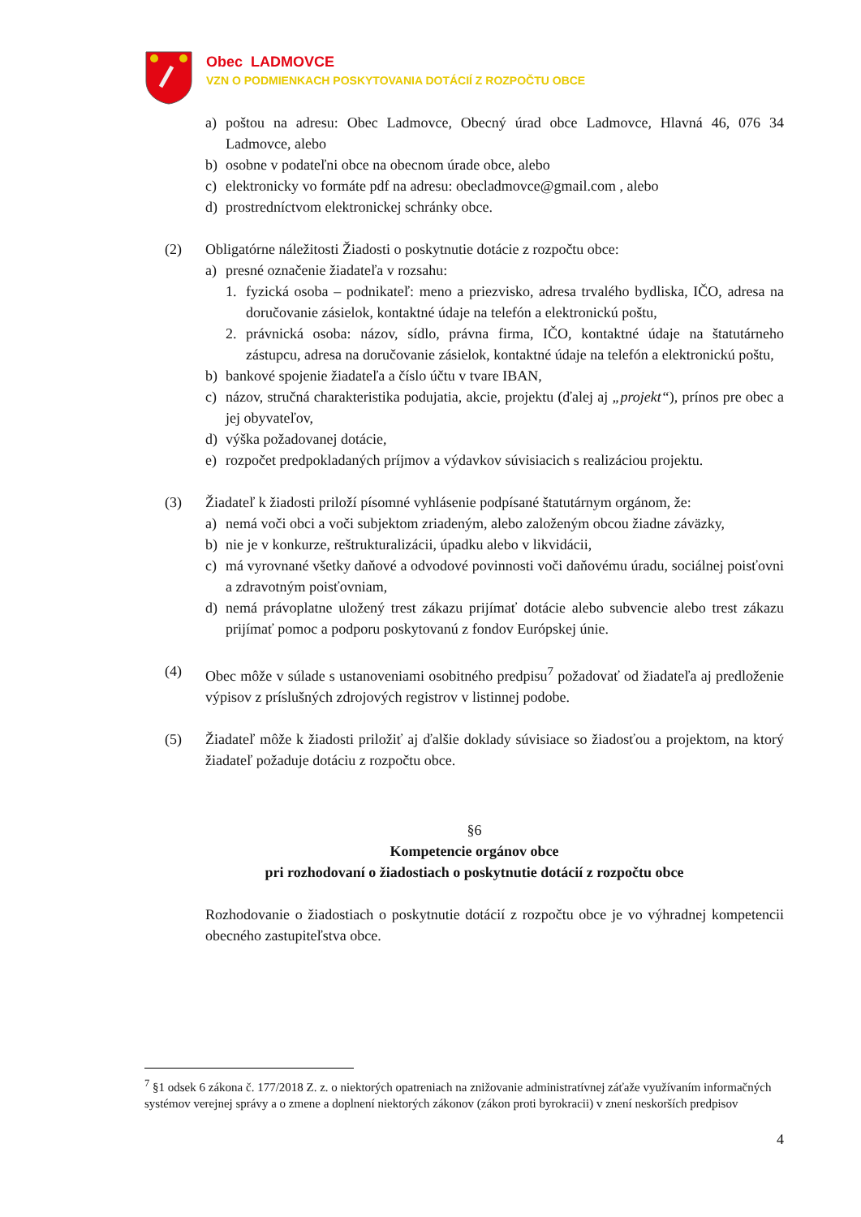Obec LADMOVCE
VZN O PODMIENKACH POSKYTOVANIA DOTÁCIÍ Z ROZPOČTU OBCE
a) poštou na adresu: Obec Ladmovce, Obecný úrad obce Ladmovce, Hlavná 46, 076 34 Ladmovce, alebo
b) osobne v podateľni obce na obecnom úrade obce, alebo
c) elektronicky vo formáte pdf na adresu: obecladmovce@gmail.com , alebo
d) prostredníctvom elektronickej schránky obce.
(2) Obligatórne náležitosti Žiadosti o poskytnutie dotácie z rozpočtu obce:
a) presné označenie žiadateľa v rozsahu:
1. fyzická osoba – podnikateľ: meno a priezvisko, adresa trvalého bydliska, IČO, adresa na doručovanie zásielok, kontaktné údaje na telefón a elektronickú poštu,
2. právnická osoba: názov, sídlo, právna firma, IČO, kontaktné údaje na štatutárneho zástupcu, adresa na doručovanie zásielok, kontaktné údaje na telefón a elektronickú poštu,
b) bankové spojenie žiadateľa a číslo účtu v tvare IBAN,
c) názov, stručná charakteristika podujatia, akcie, projektu (ďalej aj „projekt“), prínos pre obec a jej obyvateľov,
d) výška požadovanej dotácie,
e) rozpočet predpokladaných príjmov a výdavkov súvisiacich s realizáciou projektu.
(3) Žiadateľ k žiadosti priloží písomné vyhlásenie podpísané štatutárnym orgánom, že:
a) nemá voči obci a voči subjektom zriadeným, alebo založeným obcou žiadne záväzky,
b) nie je v konkurze, reštrukturalizácii, úpadku alebo v likvidácii,
c) má vyrovnané všetky daňové a odvodové povinnosti voči daňovému úradu, sociálnej poisťovni a zdravotným poisťovniam,
d) nemá právoplatne uložený trest zákazu prijímať dotácie alebo subvencie alebo trest zákazu prijímať pomoc a podporu poskytovanú z fondov Európskej únie.
(4) Obec môže v súlade s ustanoveniami osobitného predpisu<sup>7</sup> požadovať od žiadateľa aj predloženie výpisov z príslušných zdrojových registrov v listinnej podobe.
(5) Žiadateľ môže k žiadosti priložiť aj ďalšie doklady súvisiace so žiadosťou a projektom, na ktorý žiadateľ požaduje dotáciu z rozpočtu obce.
§6
Kompetencie orgánov obce
pri rozhodovaní o žiadostiach o poskytnutie dotácií z rozpočtu obce
Rozhodovanie o žiadostiach o poskytnutie dotácií z rozpočtu obce je vo výhradnej kompetencii obecného zastupiteľstva obce.
<sup>7</sup> §1 odsek 6 zákona č. 177/2018 Z. z. o niektorých opatreniach na znižovanie administratívnej záťaže využívaním informačných systémov verejnej správy a o zmene a doplnení niektorých zákonov (zákon proti byrokracii) v znení neskorších predpisov
4